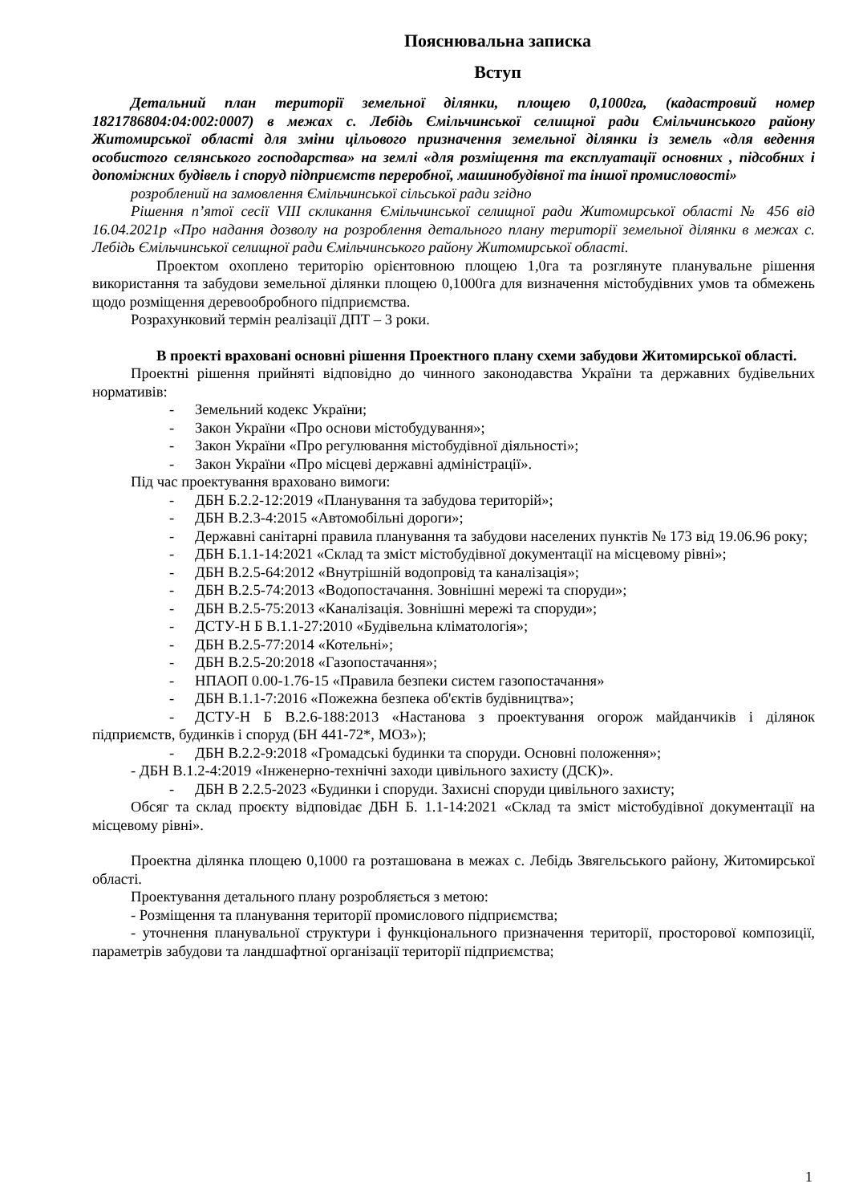Пояснювальна записка
Вступ
Детальний план території земельної ділянки, площею 0,1000га, (кадастровий номер 1821786804:04:002:0007) в межах с. Лебідь Ємільчинської селищної ради Ємільчинського району Житомирської області для зміни цільового призначення земельної ділянки із земель «для ведення особистого селянського господарства» на землі «для розміщення та експлуатації основних , підсобних і допоміжних будівель і споруд підприємств переробної, машинобудівної та іншої промисловості»
розроблений на замовлення Ємільчинської сільської ради згідно
Рішення п’ятої сесії VIII скликання Ємільчинської селищної ради Житомирської області № 456 від 16.04.2021р «Про надання дозволу на розроблення детального плану території земельної ділянки в межах с. Лебідь Ємільчинської селищної ради Ємільчинського району Житомирської області.
Проектом охоплено територію орієнтовною площею 1,0га та розглянуте планувальне рішення використання та забудови земельної ділянки площею 0,1000га для визначення містобудівних умов та обмежень щодо розміщення деревообробного підприємства.
Розрахунковий термін реалізації ДПТ – 3 роки.
В проекті враховані основні рішення Проектного плану схеми забудови Житомирської області.
Проектні рішення прийняті відповідно до чинного законодавства України та державних будівельних нормативів:
- Земельний кодекс України;
- Закон України «Про основи містобудування»;
- Закон України «Про регулювання містобудівної діяльності»;
- Закон України «Про місцеві державні адміністрації».
Під час проектування враховано вимоги:
- ДБН Б.2.2-12:2019 «Планування та забудова територій»;
- ДБН В.2.3-4:2015 «Автомобільні дороги»;
- Державні санітарні правила планування та забудови населених пунктів № 173 від 19.06.96 року;
- ДБН Б.1.1-14:2021 «Склад та зміст містобудівної документації на місцевому рівні»;
- ДБН В.2.5-64:2012 «Внутрішній водопровід та каналізація»;
- ДБН В.2.5-74:2013 «Водопостачання. Зовнішні мережі та споруди»;
- ДБН В.2.5-75:2013 «Каналізація. Зовнішні мережі та споруди»;
- ДСТУ-Н Б В.1.1-27:2010 «Будівельна кліматологія»;
- ДБН В.2.5-77:2014 «Котельні»;
- ДБН В.2.5-20:2018 «Газопостачання»;
- НПАОП 0.00-1.76-15 «Правила безпеки систем газопостачання»
- ДБН В.1.1-7:2016 «Пожежна безпека об'єктів будівництва»;
- ДСТУ-Н Б В.2.6-188:2013 «Настанова з проектування огорож майданчиків і ділянок підприємств, будинків і споруд (БН 441-72*, МОЗ»);
- ДБН В.2.2-9:2018 «Громадські будинки та споруди. Основні положення»;
- ДБН В.1.2-4:2019 «Інженерно-технічні заходи цивільного захисту (ДСК)».
- ДБН В 2.2.5-2023 «Будинки і споруди. Захисні споруди цивільного захисту;
Обсяг та склад проєкту відповідає ДБН Б. 1.1-14:2021 «Склад та зміст містобудівної документації на місцевому рівні».
Проектна ділянка площею 0,1000 га розташована в межах с. Лебідь Звягельського району, Житомирської області.
Проектування детального плану розробляється з метою:
- Розміщення та планування території промислового підприємства;
- уточнення планувальної структури і функціонального призначення території, просторової композиції, параметрів забудови та ландшафтної організації території підприємства;
1